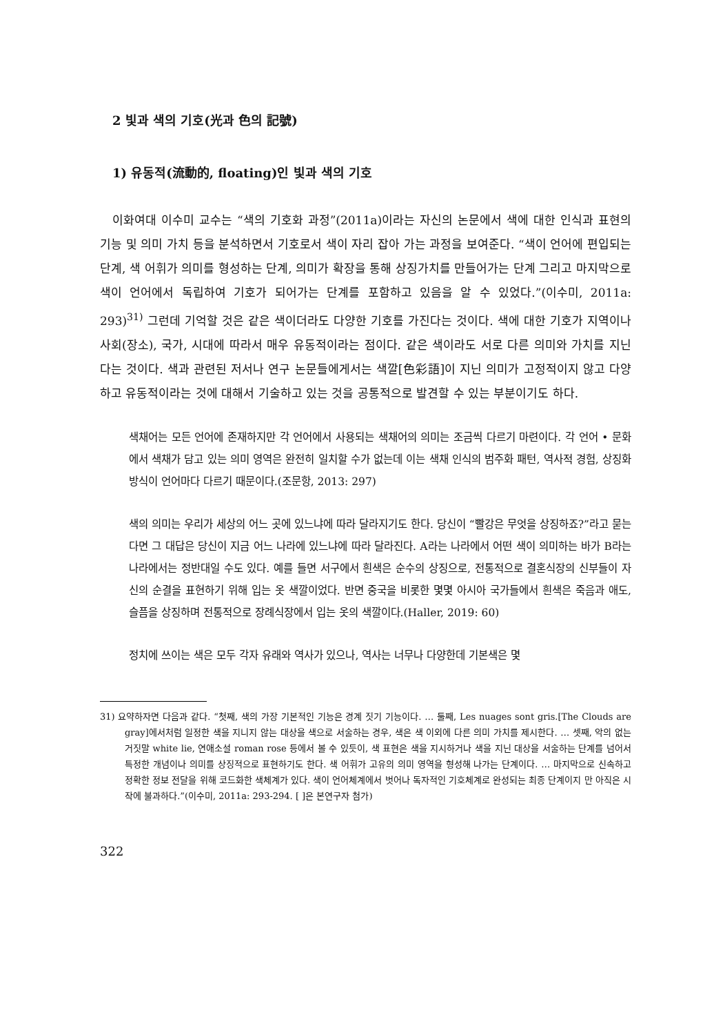2 빛과 색의 기호(光과 色의 記號)
1) 유동적(流動的, floating)인 빛과 색의 기호
이화여대 이수미 교수는 “색의 기호화 과정”(2011a)이라는 자신의 논문에서 색에 대한 인식과 표현의 기능 및 의미 가치 등을 분석하면서 기호로서 색이 자리 잡아 가는 과정을 보여준다. “색이 언어에 편입되는 단계, 색 어휘가 의미를 형성하는 단계, 의미가 확장을 통해 상징가치를 만들어가는 단계 그리고 마지막으로 색이 언어에서 독립하여 기호가 되어가는 단계를 포함하고 있음을 알 수 있었다.”(이수미, 2011a: 293)<sup>31)</sup> 그런데 기억할 것은 같은 색이더라도 다양한 기호를 가진다는 것이다. 색에 대한 기호가 지역이나 사회(장소), 국가, 시대에 따라서 매우 유동적이라는 점이다. 같은 색이라도 서로 다른 의미와 가치를 지닌다는 것이다. 색과 관련된 저서나 연구 논문들에게서는 색깔[色彩語]이 지닌 의미가 고정적이지 않고 다양하고 유동적이라는 것에 대해서 기술하고 있는 것을 공통적으로 발견할 수 있는 부분이기도 하다.
색채어는 모든 언어에 존재하지만 각 언어에서 사용되는 색채어의 의미는 조금씩 다르기 마련이다. 각 언어 • 문화에서 색채가 담고 있는 의미 영역은 완전히 일치할 수가 없는데 이는 색채 인식의 범주화 패턴, 역사적 경험, 상징화 방식이 언어마다 다르기 때문이다.(조문항, 2013: 297)
색의 의미는 우리가 세상의 어느 곳에 있느냐에 따라 달라지기도 한다. 당신이 “빨강은 무엇을 상징하죠?”라고 묻는다면 그 대답은 당신이 지금 어느 나라에 있느냐에 따라 달라진다. A라는 나라에서 어떤 색이 의미하는 바가 B라는 나라에서는 정반대일 수도 있다. 예를 들면 서구에서 흰색은 순수의 상징으로, 전통적으로 결혼식장의 신부들이 자신의 순결을 표현하기 위해 입는 옷 색깔이었다. 반면 중국을 비롯한 몇몇 아시아 국가들에서 흰색은 죽음과 애도, 슬픔을 상징하며 전통적으로 장례식장에서 입는 옷의 색깔이다.(Haller, 2019: 60)
정치에 쓰이는 색은 모두 각자 유래와 역사가 있으나, 역사는 너무나 다양한데 기본색은 몇
31) 요약하자면 다음과 같다. “첫째, 색의 가장 기본적인 기능은 경계 짓기 기능이다. … 둘째, Les nuages sont gris.[The Clouds are gray]에서처럼 일정한 색을 지니지 않는 대상을 색으로 서술하는 경우, 색은 색 이외에 다른 의미 가치를 제시한다. … 셋째, 악의 없는 거짓말 white lie, 연애소설 roman rose 등에서 볼 수 있듯이, 색 표현은 색을 지시하거나 색을 지닌 대상을 서술하는 단계를 넘어서 특정한 개념이나 의미를 상징적으로 표현하기도 한다. 색 어휘가 고유의 의미 영역을 형성해 나가는 단계이다. … 마지막으로 신속하고 정확한 정보 전달을 위해 코드화한 색체계가 있다. 색이 언어체계에서 벗어나 독자적인 기호체계로 완성되는 최종 단계이지 만 아직은 시작에 불과하다.”(이수미, 2011a: 293-294. [ ]은 본연구자 첨가)
322